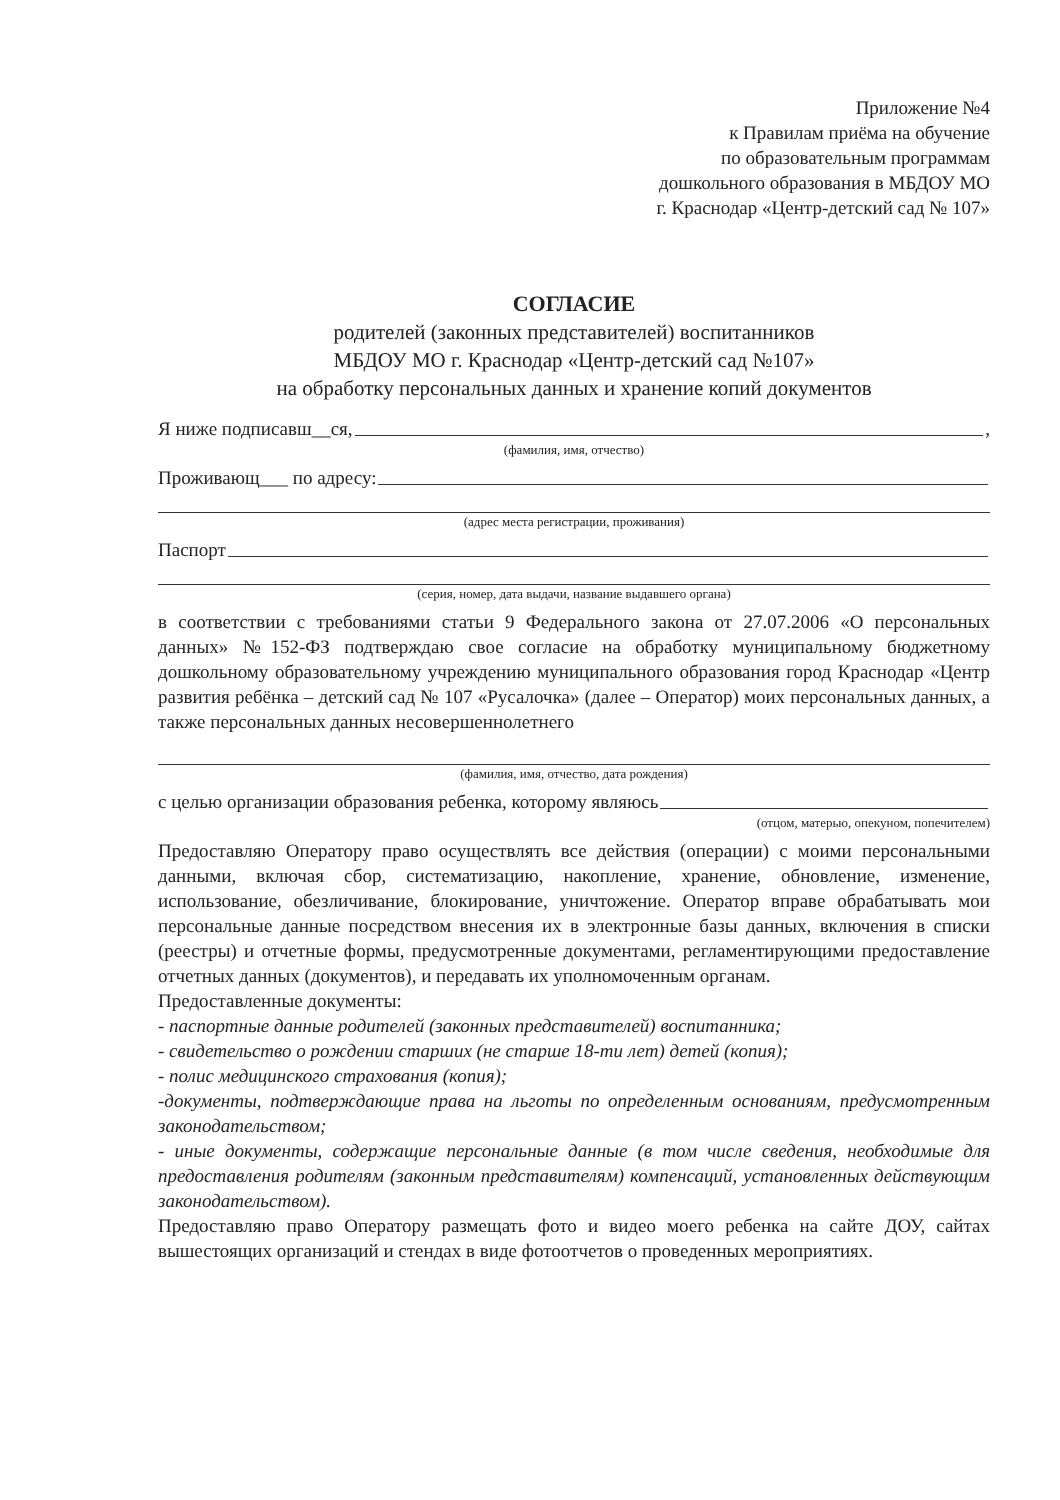Приложение №4
к Правилам приёма на обучение
по образовательным программам
дошкольного образования в МБДОУ МО
г. Краснодар «Центр-детский сад № 107»
СОГЛАСИЕ
родителей (законных представителей) воспитанников
МБДОУ МО г. Краснодар «Центр-детский сад №107»
на обработку персональных данных и хранение копий документов
Я ниже подписавш__ся, ,
(фамилия, имя, отчество)
Проживающ___ по адресу:
(адрес места регистрации, проживания)
Паспорт
(серия, номер, дата выдачи, название выдавшего органа)
в соответствии с требованиями статьи 9 Федерального закона от 27.07.2006 «О персональных данных» №152-ФЗ подтверждаю свое согласие на обработку муниципальному бюджетному дошкольному образовательному учреждению муниципального образования город Краснодар «Центр развития ребёнка – детский сад № 107 «Русалочка» (далее – Оператор) моих персональных данных, а также персональных данных несовершеннолетнего
(фамилия, имя, отчество, дата рождения)
с целью организации образования ребенка, которому являюсь
(отцом, матерью, опекуном, попечителем)
Предоставляю Оператору право осуществлять все действия (операции) с моими персональными данными, включая сбор, систематизацию, накопление, хранение, обновление, изменение, использование, обезличивание, блокирование, уничтожение. Оператор вправе обрабатывать мои персональные данные посредством внесения их в электронные базы данных, включения в списки (реестры) и отчетные формы, предусмотренные документами, регламентирующими предоставление отчетных данных (документов), и передавать их уполномоченным органам.
Предоставленные документы:
- паспортные данные родителей (законных представителей) воспитанника;
- свидетельство о рождении старших (не старше 18-ти лет) детей (копия);
- полис медицинского страхования (копия);
-документы, подтверждающие права на льготы по определенным основаниям, предусмотренным законодательством;
- иные документы, содержащие персональные данные (в том числе сведения, необходимые для предоставления родителям (законным представителям) компенсаций, установленных действующим законодательством).
Предоставляю право Оператору размещать фото и видео моего ребенка на сайте ДОУ, сайтах вышестоящих организаций и стендах в виде фотоотчетов о проведенных мероприятиях.